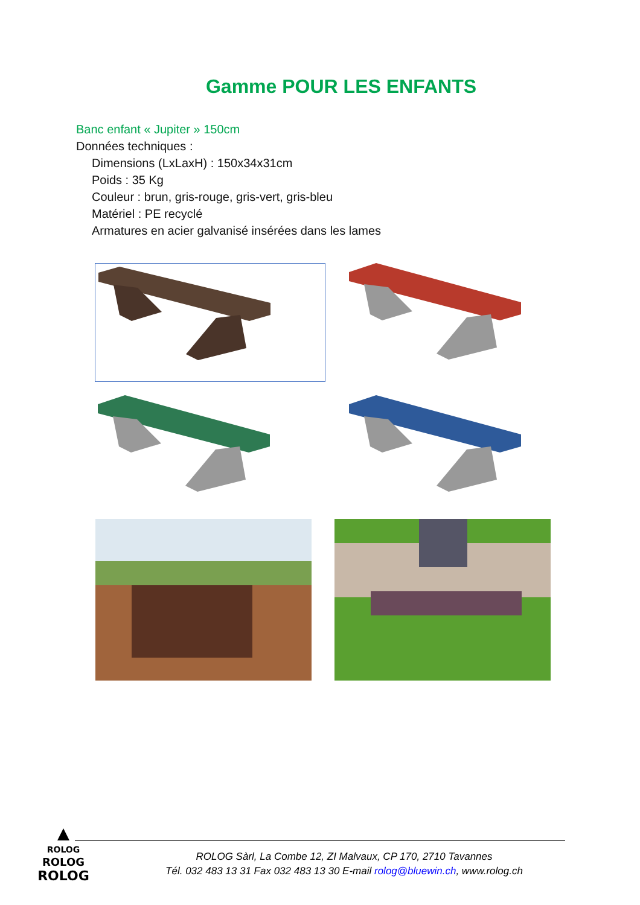Gamme POUR LES ENFANTS
Banc enfant « Jupiter » 150cm
Données techniques :
Dimensions (LxLaxH) : 150x34x31cm
Poids : 35 Kg
Couleur : brun, gris-rouge, gris-vert, gris-bleu
Matériel : PE recyclé
Armatures en acier galvanisé insérées dans les lames
ROLOG
ROLOG
ROLOG
ROLOG Sàrl, La Combe 12, ZI Malvaux, CP 170, 2710 Tavannes
Tél. 032 483 13 31 Fax 032 483 13 30 E-mail rolog@bluewin.ch, www.rolog.ch